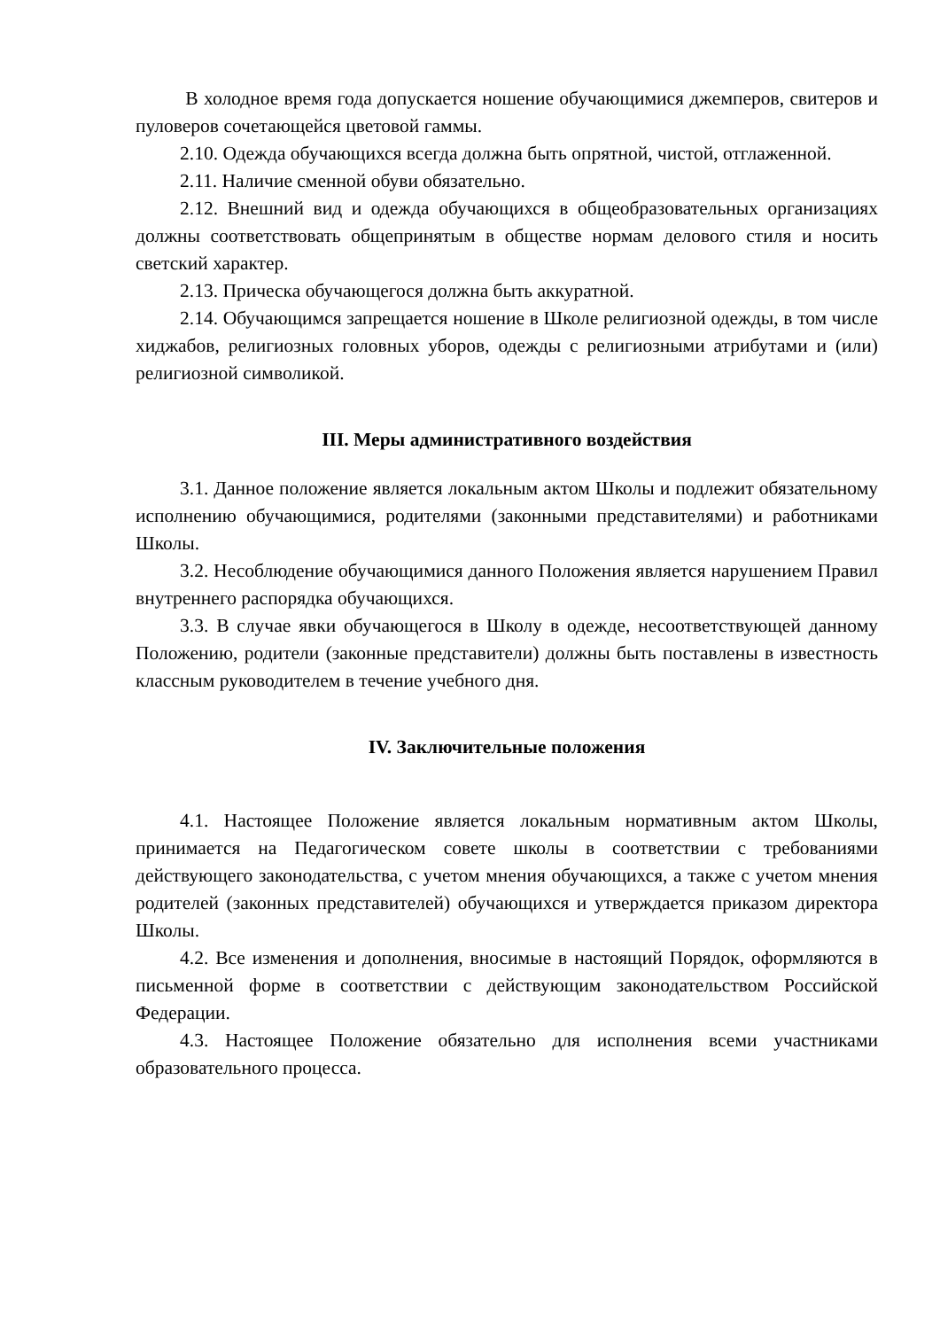В холодное время года допускается ношение обучающимися джемперов, свитеров и пуловеров сочетающейся цветовой гаммы.
2.10. Одежда обучающихся всегда должна быть опрятной, чистой, отглаженной.
2.11. Наличие сменной обуви обязательно.
2.12. Внешний вид и одежда обучающихся в общеобразовательных организациях должны соответствовать общепринятым в обществе нормам делового стиля и носить светский характер.
2.13. Прическа обучающегося должна быть аккуратной.
2.14. Обучающимся запрещается ношение в Школе религиозной одежды, в том числе хиджабов, религиозных головных уборов, одежды с религиозными атрибутами и (или) религиозной символикой.
III. Меры административного воздействия
3.1. Данное положение является локальным актом Школы и подлежит обязательному исполнению обучающимися, родителями (законными представителями) и работниками Школы.
3.2. Несоблюдение обучающимися данного Положения является нарушением Правил внутреннего распорядка обучающихся.
3.3. В случае явки обучающегося в Школу в одежде, несоответствующей данному Положению, родители (законные представители) должны быть поставлены в известность классным руководителем в течение учебного дня.
IV. Заключительные положения
4.1. Настоящее Положение является локальным нормативным актом Школы, принимается на Педагогическом совете школы в соответствии с требованиями действующего законодательства, с учетом мнения обучающихся, а также с учетом мнения родителей (законных представителей) обучающихся и утверждается приказом директора Школы.
4.2. Все изменения и дополнения, вносимые в настоящий Порядок, оформляются в письменной форме в соответствии с действующим законодательством Российской Федерации.
4.3. Настоящее Положение обязательно для исполнения всеми участниками образовательного процесса.